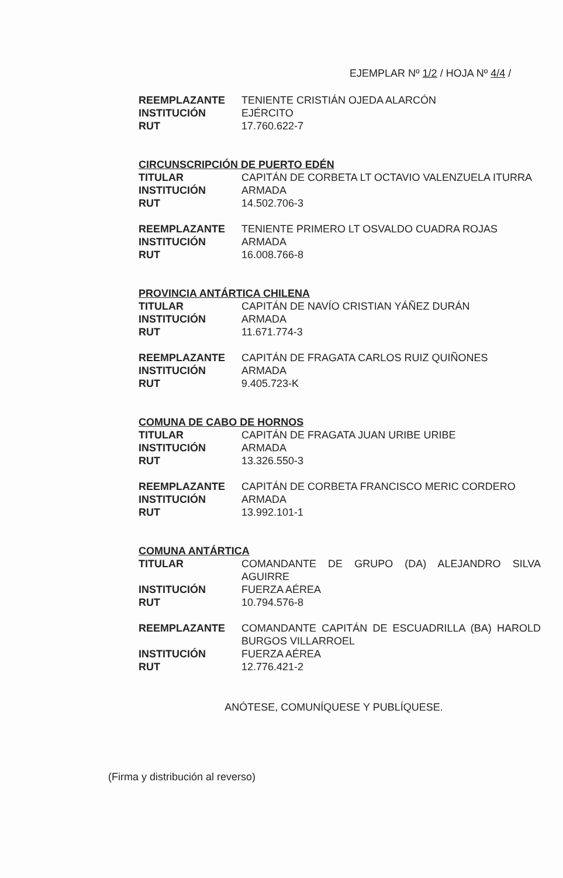EJEMPLAR Nº 1/2 / HOJA Nº 4/4 /
REEMPLAZANTE TENIENTE CRISTIÁN OJEDA ALARCÓN
INSTITUCIÓN EJÉRCITO
RUT 17.760.622-7
CIRCUNSCRIPCIÓN DE PUERTO EDÉN
TITULAR CAPITÁN DE CORBETA LT OCTAVIO VALENZUELA ITURRA
INSTITUCIÓN ARMADA
RUT 14.502.706-3
REEMPLAZANTE TENIENTE PRIMERO LT OSVALDO CUADRA ROJAS
INSTITUCIÓN ARMADA
RUT 16.008.766-8
PROVINCIA ANTÁRTICA CHILENA
TITULAR CAPITÁN DE NAVÍO CRISTIAN YÁÑEZ DURÁN
INSTITUCIÓN ARMADA
RUT 11.671.774-3
REEMPLAZANTE CAPITÁN DE FRAGATA CARLOS RUIZ QUIÑONES
INSTITUCIÓN ARMADA
RUT 9.405.723-K
COMUNA DE CABO DE HORNOS
TITULAR CAPITÁN DE FRAGATA JUAN URIBE URIBE
INSTITUCIÓN ARMADA
RUT 13.326.550-3
REEMPLAZANTE CAPITÁN DE CORBETA FRANCISCO MERIC CORDERO
INSTITUCIÓN ARMADA
RUT 13.992.101-1
COMUNA ANTÁRTICA
TITULAR COMANDANTE DE GRUPO (DA) ALEJANDRO SILVA AGUIRRE
INSTITUCIÓN FUERZA AÉREA
RUT 10.794.576-8
REEMPLAZANTE COMANDANTE CAPITÁN DE ESCUADRILLA (BA) HAROLD BURGOS VILLARROEL
INSTITUCIÓN FUERZA AÉREA
RUT 12.776.421-2
ANÓTESE, COMUNÍQUESE Y PUBLÍQUESE.
(Firma y distribución al reverso)